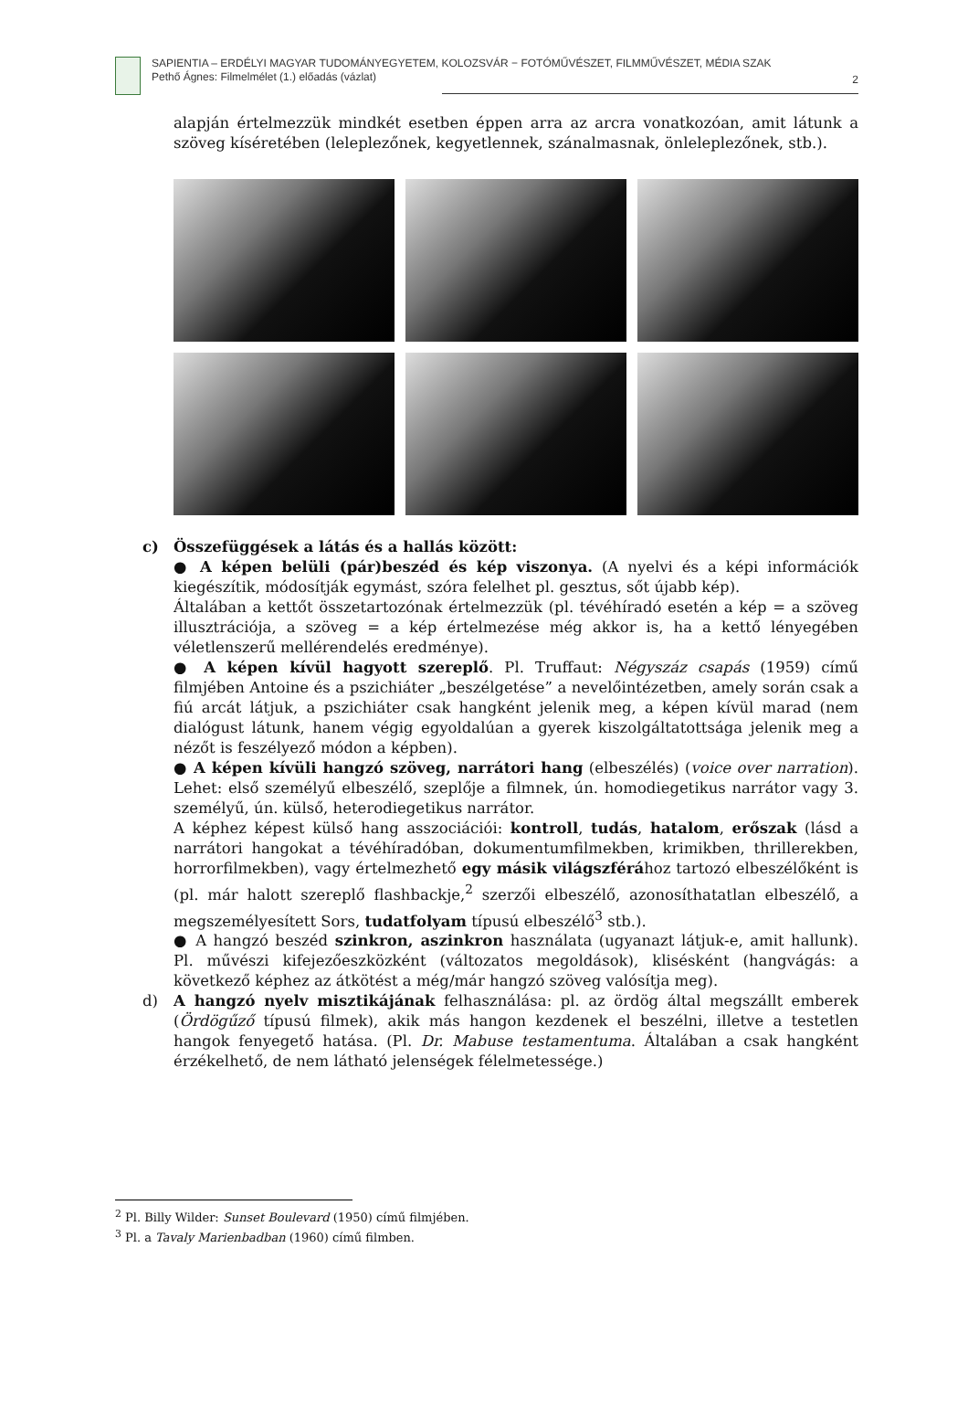SAPIENTIA – ERDÉLYI MAGYAR TUDOMÁNYEGYETEM, KOLOZSVÁR − FOTÓMŰVÉSZET, FILMMŰVÉSZET, MÉDIA SZAK
Pethő Ágnes: Filmelmélet (1.) előadás (vázlat)
2
alapján értelmezzük mindkét esetben éppen arra az arcra vonatkozóan, amit látunk a szöveg kíséretében (leleplezőnek, kegyetlennek, szánalmasnak, önleleplezőnek, stb.).
c) Összefüggések a látás és a hallás között:
● A képen belüli (pár)beszéd és kép viszonya. (A nyelvi és a képi információk kiegészítik, módosítják egymást, szóra felelhet pl. gesztus, sőt újabb kép).
Általában a kettőt összetartozónak értelmezzük (pl. tévéhíradó esetén a kép = a szöveg illusztrációja, a szöveg = a kép értelmezése még akkor is, ha a kettő lényegében véletlenszerű mellérendelés eredménye).
● A képen kívül hagyott szereplő. Pl. Truffaut: Négyszáz csapás (1959) című filmjében Antoine és a pszichiáter „beszélgetése” a nevelőintézetben, amely során csak a fiú arcát látjuk, a pszichiáter csak hangként jelenik meg, a képen kívül marad (nem dialógust látunk, hanem végig egyoldalúan a gyerek kiszolgáltatottsága jelenik meg a nézőt is feszélyező módon a képben).
● A képen kívüli hangzó szöveg, narrátori hang (elbeszélés) (voice over narration). Lehet: első személyű elbeszélő, szeplője a filmnek, ún. homodiegetikus narrátor vagy 3. személyű, ún. külső, heterodiegetikus narrátor.
A képhez képest külső hang asszociációi: kontroll, tudás, hatalom, erőszak (lásd a narrátori hangokat a tévéhíradóban, dokumentumfilmekben, krimikben, thrillerekben, horrorfilmekben), vagy értelmezhető egy másik világszférához tartozó elbeszélőként is (pl. már halott szereplő flashbackje,<sup>2</sup> szerzői elbeszélő, azonosíthatatlan elbeszélő, a megszemélyesített Sors, tudatfolyam típusú elbeszélő<sup>3</sup> stb.).
● A hangzó beszéd szinkron, aszinkron használata (ugyanazt látjuk-e, amit hallunk). Pl. művészi kifejezőeszközként (változatos megoldások), klisésként (hangvágás: a következő képhez az átkötést a még/már hangzó szöveg valósítja meg).
d) A hangzó nyelv misztikájának felhasználása: pl. az ördög által megszállt emberek (Ördögűző típusú filmek), akik más hangon kezdenek el beszélni, illetve a testetlen hangok fenyegető hatása. (Pl. Dr. Mabuse testamentuma. Általában a csak hangként érzékelhető, de nem látható jelenségek félelmetessége.)
<sup>2</sup> Pl. Billy Wilder: Sunset Boulevard (1950) című filmjében.
<sup>3</sup> Pl. a Tavaly Marienbadban (1960) című filmben.